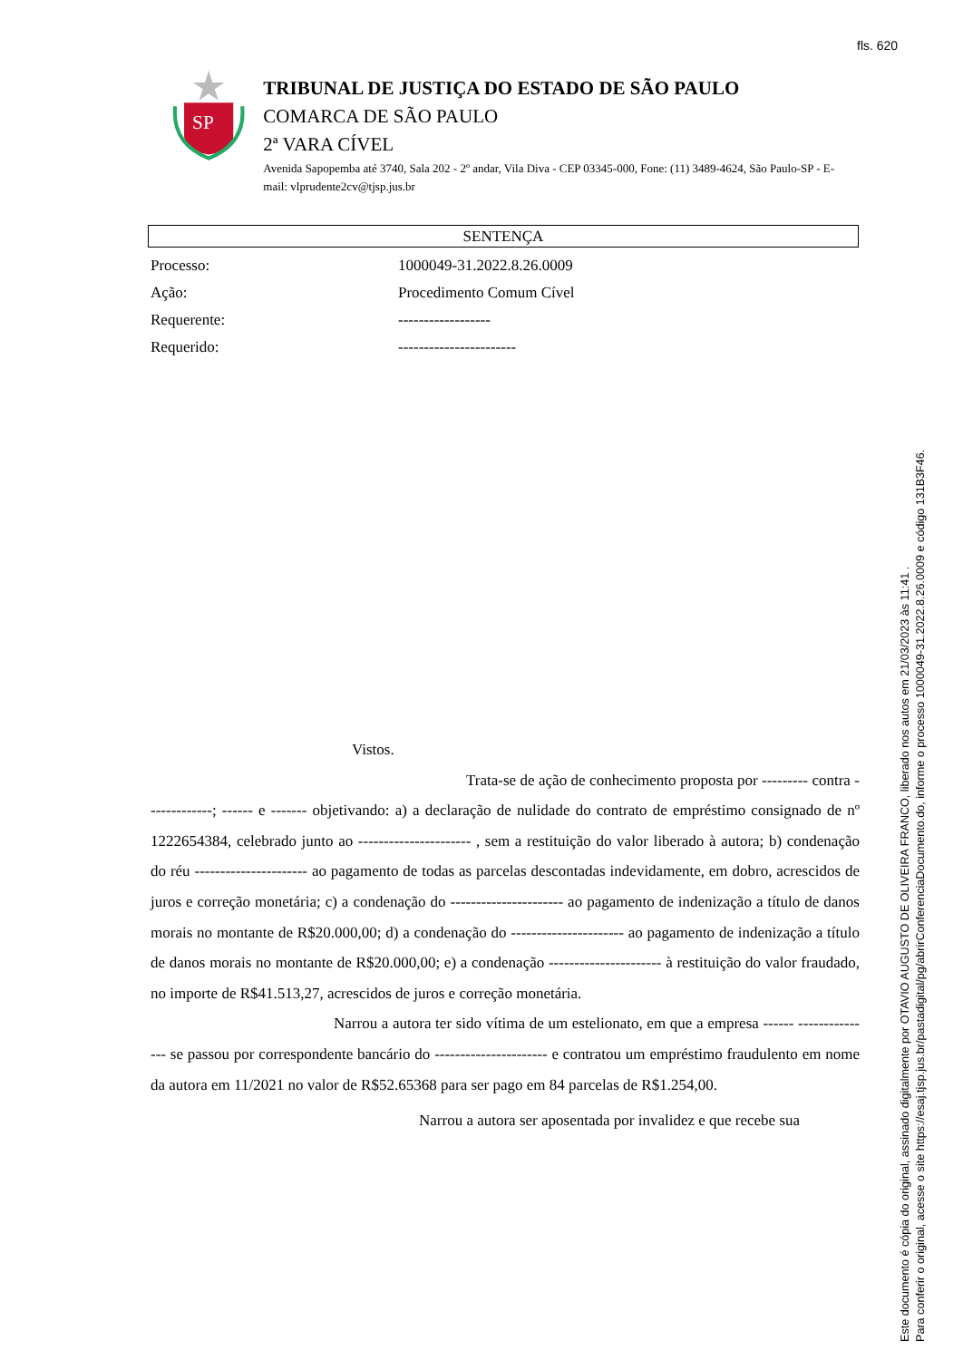fls. 620
SP
TRIBUNAL DE JUSTIÇA DO ESTADO DE SÃO PAULO
COMARCA DE SÃO PAULO
2ª VARA CÍVEL
Avenida Sapopemba até 3740, Sala 202 - 2º andar, Vila Diva - CEP 03345-000, Fone: (11) 3489-4624, São Paulo-SP - E-mail: vlprudente2cv@tjsp.jus.br
SENTENÇA
Processo: 1000049-31.2022.8.26.0009
Ação: Procedimento Comum Cível
Requerente: ------------------
Requerido: -----------------------
Vistos.
Trata-se de ação de conhecimento proposta por --------- contra -------------; ------ e ------- objetivando: a) a declaração de nulidade do contrato de empréstimo consignado de nº 1222654384, celebrado junto ao ---------------------- , sem a restituição do valor liberado à autora; b) condenação do réu ---------------------- ao pagamento de todas as parcelas descontadas indevidamente, em dobro, acrescidos de juros e correção monetária; c) a condenação do ---------------------- ao pagamento de indenização a título de danos morais no montante de R$20.000,00; d) a condenação do ---------------------- ao pagamento de indenização a título de danos morais no montante de R$20.000,00; e) a condenação ---------------------- à restituição do valor fraudado, no importe de R$41.513,27, acrescidos de juros e correção monetária.
Narrou a autora ter sido vítima de um estelionato, em que a empresa ------ --------------- se passou por correspondente bancário do ---------------------- e contratou um empréstimo fraudulento em nome da autora em 11/2021 no valor de R$52.65368 para ser pago em 84 parcelas de R$1.254,00.
Narrou a autora ser aposentada por invalidez e que recebe sua
Este documento é cópia do original, assinado digitalmente por OTAVIO AUGUSTO DE OLIVEIRA FRANCO, liberado nos autos em 21/03/2023 às 11:41 .
Para conferir o original, acesse o site https://esaj.tjsp.jus.br/pastadigital/pg/abrirConferenciaDocumento.do, informe o processo 1000049-31.2022.8.26.0009 e código 131B3F46.